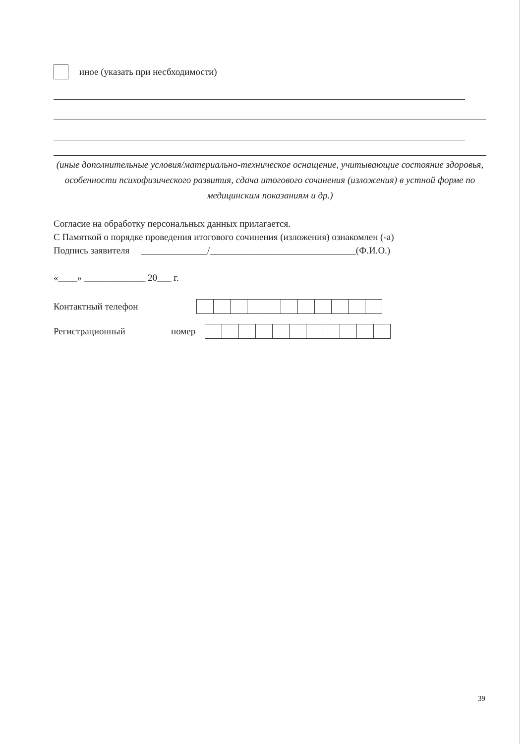иное (указать при несбходимости)
(иные дополнительные условия/материально-техническое оснащение, учитывающие состояние здоровья, особенности психофизического развития, сдача итогового сочинения (изложения) в устной форме по медицинским показаниям и др.)
Согласие на обработку персональных данных прилагается.
С Памяткой о порядке проведения итогового сочинения (изложения) ознакомлен (-а)
Подпись заявителя ______________/_______________________________(Ф.И.О.)
«____» _____________ 20___ г.
Контактный телефон
Регистрационный номер
39